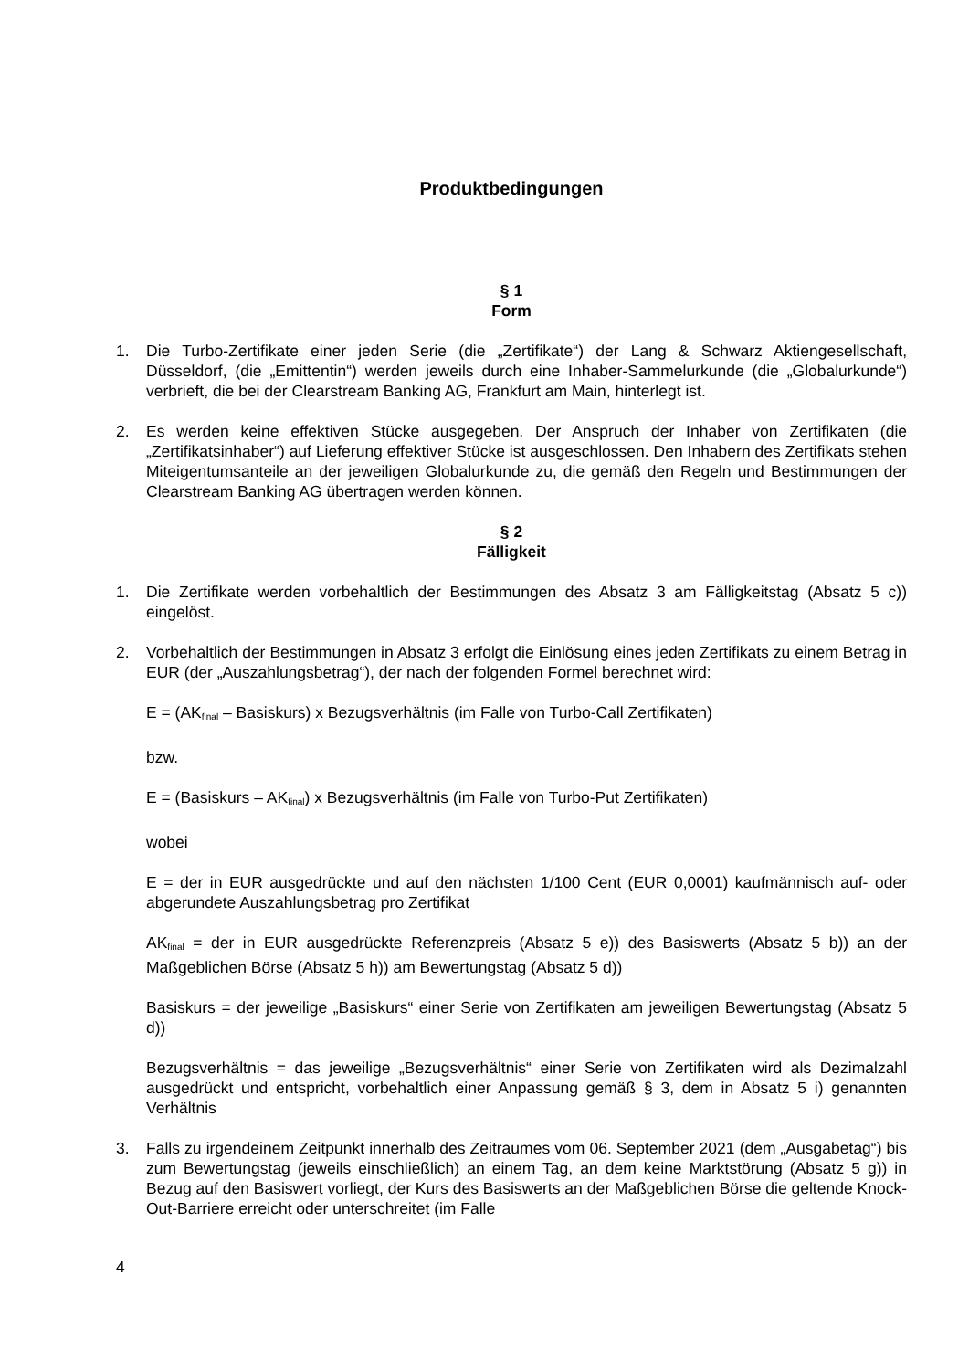Produktbedingungen
§ 1
Form
1. Die Turbo-Zertifikate einer jeden Serie (die „Zertifikate“) der Lang & Schwarz Aktiengesellschaft, Düsseldorf, (die „Emittentin“) werden jeweils durch eine Inhaber-Sammelurkunde (die „Globalurkunde“) verbrieft, die bei der Clearstream Banking AG, Frankfurt am Main, hinterlegt ist.
2. Es werden keine effektiven Stücke ausgegeben. Der Anspruch der Inhaber von Zertifikaten (die „Zertifikatsinhaber“) auf Lieferung effektiver Stücke ist ausgeschlossen. Den Inhabern des Zertifikats stehen Miteigentumsanteile an der jeweiligen Globalurkunde zu, die gemäß den Regeln und Bestimmungen der Clearstream Banking AG übertragen werden können.
§ 2
Fälligkeit
1. Die Zertifikate werden vorbehaltlich der Bestimmungen des Absatz 3 am Fälligkeitstag (Absatz 5 c)) eingelöst.
2. Vorbehaltlich der Bestimmungen in Absatz 3 erfolgt die Einlösung eines jeden Zertifikats zu einem Betrag in EUR (der „Auszahlungsbetrag“), der nach der folgenden Formel berechnet wird:
E = (AK<sub>final</sub> – Basiskurs) x Bezugsverhältnis (im Falle von Turbo-Call Zertifikaten)
bzw.
E = (Basiskurs – AK<sub>final</sub>) x Bezugsverhältnis (im Falle von Turbo-Put Zertifikaten)
wobei
E = der in EUR ausgedrückte und auf den nächsten 1/100 Cent (EUR 0,0001) kaufmännisch auf- oder abgerundete Auszahlungsbetrag pro Zertifikat
AK<sub>final</sub> = der in EUR ausgedrückte Referenzpreis (Absatz 5 e)) des Basiswerts (Absatz 5 b)) an der Maßgeblichen Börse (Absatz 5 h)) am Bewertungstag (Absatz 5 d))
Basiskurs = der jeweilige „Basiskurs“ einer Serie von Zertifikaten am jeweiligen Bewertungstag (Absatz 5 d))
Bezugsverhältnis = das jeweilige „Bezugsverhältnis“ einer Serie von Zertifikaten wird als Dezimalzahl ausgedrückt und entspricht, vorbehaltlich einer Anpassung gemäß § 3, dem in Absatz 5 i) genannten Verhältnis
3. Falls zu irgendeinem Zeitpunkt innerhalb des Zeitraumes vom 06. September 2021 (dem „Ausgabetag“) bis zum Bewertungstag (jeweils einschließlich) an einem Tag, an dem keine Marktstörung (Absatz 5 g)) in Bezug auf den Basiswert vorliegt, der Kurs des Basiswerts an der Maßgeblichen Börse die geltende Knock-Out-Barriere erreicht oder unterschreitet (im Falle
4